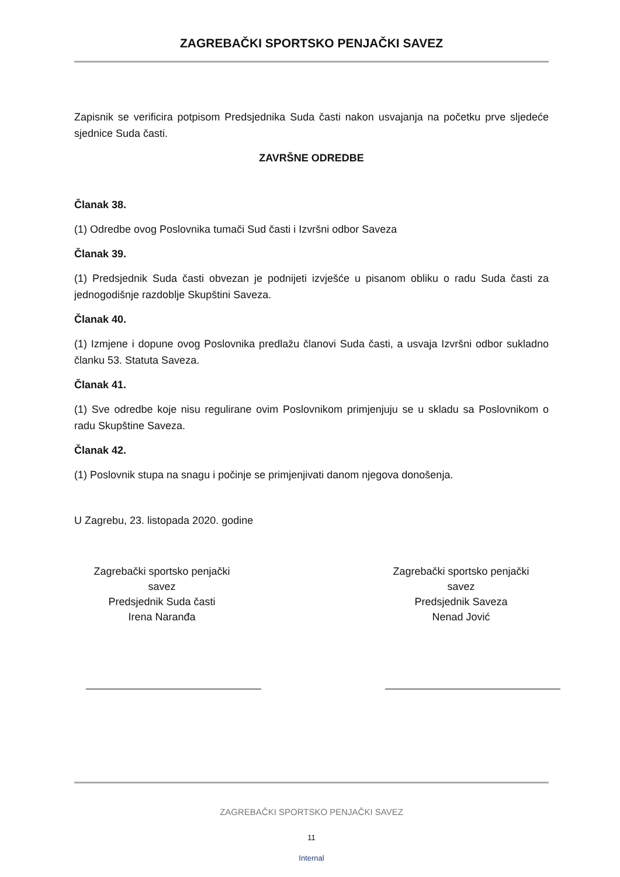ZAGREBAČKI SPORTSKO PENJAČKI SAVEZ
Zapisnik se verificira potpisom Predsjednika Suda časti nakon usvajanja na početku prve sljedeće sjednice Suda časti.
ZAVRŠNE ODREDBE
Članak 38.
(1) Odredbe ovog Poslovnika tumači Sud časti i Izvršni odbor Saveza
Članak 39.
(1) Predsjednik Suda časti obvezan je podnijeti izvješće u pisanom obliku o radu Suda časti za jednogodišnje razdoblje Skupštini Saveza.
Članak 40.
(1) Izmjene i dopune ovog Poslovnika predlažu članovi Suda časti, a usvaja Izvršni odbor sukladno članku 53. Statuta Saveza.
Članak 41.
(1) Sve odredbe koje nisu regulirane ovim Poslovnikom primjenjuju se u skladu sa Poslovnikom o radu Skupštine Saveza.
Članak 42.
(1) Poslovnik stupa na snagu i počinje se primjenjivati danom njegova donošenja.
U Zagrebu, 23. listopada 2020. godine
Zagrebački sportsko penjački
savez
Predsjednik Suda časti
Irena Naranđa
Zagrebački sportsko penjački
savez
Predsjednik Saveza
Nenad Jović
ZAGREBAČKI SPORTSKO PENJAČKI SAVEZ
11
Internal